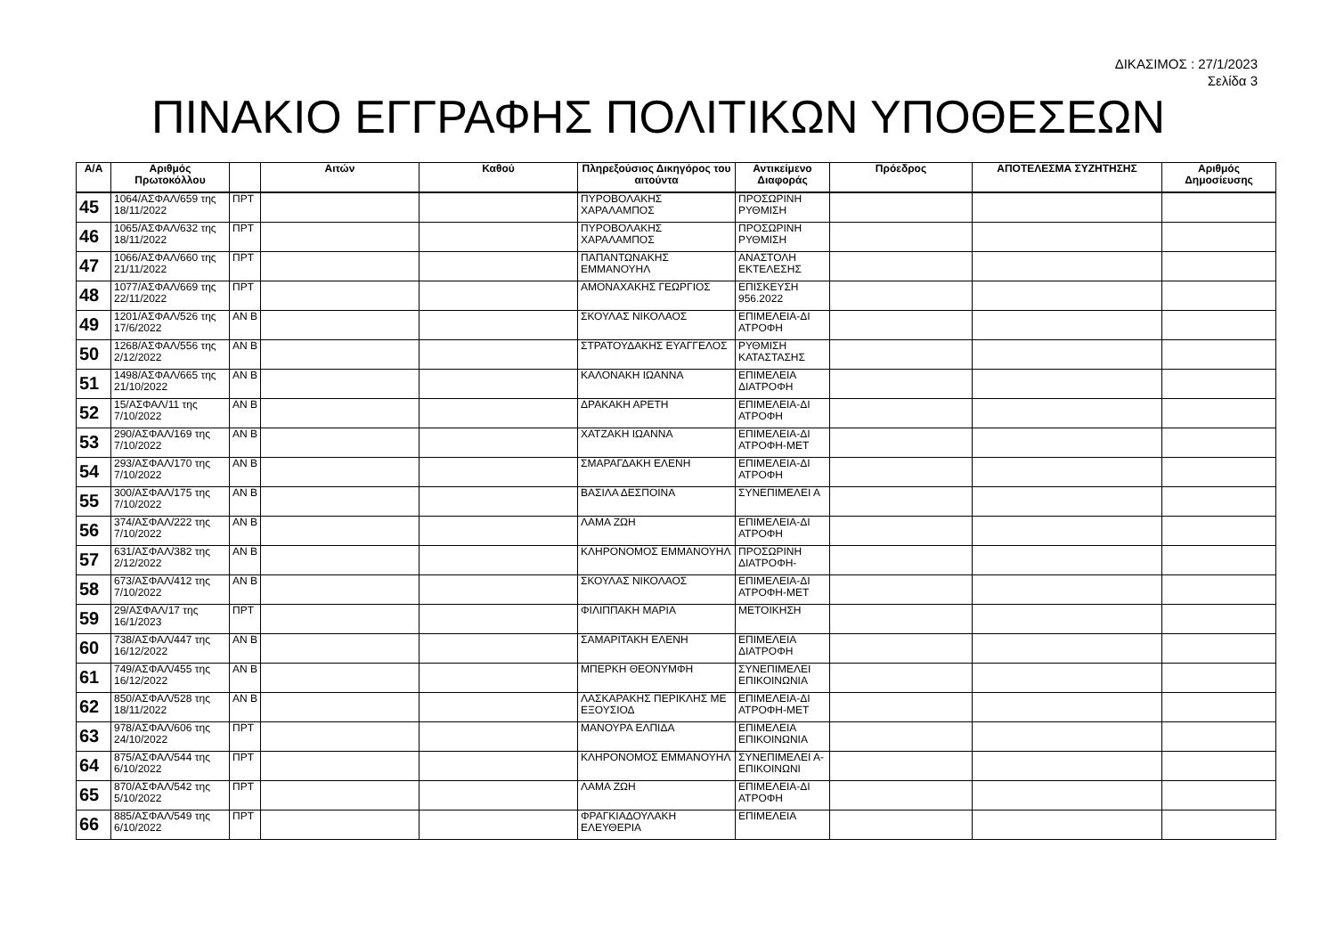ΔΙΚΑΣΙΜΟΣ : 27/1/2023
Σελίδα 3
ΠΙΝΑΚΙΟ ΕΓΓΡΑΦΗΣ ΠΟΛΙΤΙΚΩΝ ΥΠΟΘΕΣΕΩΝ
| Α/Α | Αριθμός Πρωτοκόλλου | | Αιτών | Καθού | Πληρεξούσιος Δικηγόρος του αιτούντα | Αντικείμενο Διαφοράς | Πρόεδρος | ΑΠΟΤΕΛΕΣΜΑ ΣΥΖΗΤΗΣΗΣ | Αριθμός Δημοσίευσης |
| --- | --- | --- | --- | --- | --- | --- | --- | --- | --- |
| 45 | 1064/ΑΣΦΑΛ/659 της 18/11/2022 | ΠΡΤ | | | ΠΥΡΟΒΟΛΑΚΗΣ ΧΑΡΑΛΑΜΠΟΣ | ΠΡΟΣΩΡΙΝΗ ΡΥΘΜΙΣΗ | | | |
| 46 | 1065/ΑΣΦΑΛ/632 της 18/11/2022 | ΠΡΤ | | | ΠΥΡΟΒΟΛΑΚΗΣ ΧΑΡΑΛΑΜΠΟΣ | ΠΡΟΣΩΡΙΝΗ ΡΥΘΜΙΣΗ | | | |
| 47 | 1066/ΑΣΦΑΛ/660 της 21/11/2022 | ΠΡΤ | | | ΠΑΠΑΝΤΩΝΑΚΗΣ ΕΜΜΑΝΟΥΗΛ | ΑΝΑΣΤΟΛΗ ΕΚΤΕΛΕΣΗΣ | | | |
| 48 | 1077/ΑΣΦΑΛ/669 της 22/11/2022 | ΠΡΤ | | | ΑΜΟΝΑΧΑΚΗΣ ΓΕΩΡΓΙΟΣ | ΕΠΙΣΚΕΥΣΗ 956.2022 | | | |
| 49 | 1201/ΑΣΦΑΛ/526 της 17/6/2022 | ΑΝ Β | | | ΣΚΟΥΛΑΣ ΝΙΚΟΛΑΟΣ | ΕΠΙΜΕΛΕΙΑ-ΔΙ ΑΤΡΟΦΗ | | | |
| 50 | 1268/ΑΣΦΑΛ/556 της 2/12/2022 | ΑΝ Β | | | ΣΤΡΑΤΟΥΔΑΚΗΣ ΕΥΑΓΓΕΛΟΣ | ΡΥΘΜΙΣΗ ΚΑΤΑΣΤΑΣΗΣ | | | |
| 51 | 1498/ΑΣΦΑΛ/665 της 21/10/2022 | ΑΝ Β | | | ΚΑΛΟΝΑΚΗ ΙΩΑΝΝΑ | ΕΠΙΜΕΛΕΙΑ ΔΙΑΤΡΟΦΗ | | | |
| 52 | 15/ΑΣΦΑΛ/11 της 7/10/2022 | ΑΝ Β | | | ΔΡΑΚΑΚΗ ΑΡΕΤΗ | ΕΠΙΜΕΛΕΙΑ-ΔΙ ΑΤΡΟΦΗ | | | |
| 53 | 290/ΑΣΦΑΛ/169 της 7/10/2022 | ΑΝ Β | | | ΧΑΤΖΑΚΗ ΙΩΑΝΝΑ | ΕΠΙΜΕΛΕΙΑ-ΔΙ ΑΤΡΟΦΗ-ΜΕΤ | | | |
| 54 | 293/ΑΣΦΑΛ/170 της 7/10/2022 | ΑΝ Β | | | ΣΜΑΡΑΓΔΑΚΗ ΕΛΕΝΗ | ΕΠΙΜΕΛΕΙΑ-ΔΙ ΑΤΡΟΦΗ | | | |
| 55 | 300/ΑΣΦΑΛ/175 της 7/10/2022 | ΑΝ Β | | | ΒΑΣΙΛΑ ΔΕΣΠΟΙΝΑ | ΣΥΝΕΠΙΜΕΛΕΙ Α | | | |
| 56 | 374/ΑΣΦΑΛ/222 της 7/10/2022 | ΑΝ Β | | | ΛΑΜΑ ΖΩΗ | ΕΠΙΜΕΛΕΙΑ-ΔΙ ΑΤΡΟΦΗ | | | |
| 57 | 631/ΑΣΦΑΛ/382 της 2/12/2022 | ΑΝ Β | | | ΚΛΗΡΟΝΟΜΟΣ ΕΜΜΑΝΟΥΗΛ | ΠΡΟΣΩΡΙΝΗ ΔΙΑΤΡΟΦΗ- | | | |
| 58 | 673/ΑΣΦΑΛ/412 της 7/10/2022 | ΑΝ Β | | | ΣΚΟΥΛΑΣ ΝΙΚΟΛΑΟΣ | ΕΠΙΜΕΛΕΙΑ-ΔΙ ΑΤΡΟΦΗ-ΜΕΤ | | | |
| 59 | 29/ΑΣΦΑΛ/17 της 16/1/2023 | ΠΡΤ | | | ΦΙΛΙΠΠΑΚΗ ΜΑΡΙΑ | ΜΕΤΟΙΚΗΣΗ | | | |
| 60 | 738/ΑΣΦΑΛ/447 της 16/12/2022 | ΑΝ Β | | | ΣΑΜΑΡΙΤΑΚΗ ΕΛΕΝΗ | ΕΠΙΜΕΛΕΙΑ ΔΙΑΤΡΟΦΗ | | | |
| 61 | 749/ΑΣΦΑΛ/455 της 16/12/2022 | ΑΝ Β | | | ΜΠΕΡΚΗ ΘΕΟΝΥΜΦΗ | ΣΥΝΕΠΙΜΕΛΕΙ ΕΠΙΚΟΙΝΩΝΙΑ | | | |
| 62 | 850/ΑΣΦΑΛ/528 της 18/11/2022 | ΑΝ Β | | | ΛΑΣΚΑΡΑΚΗΣ ΠΕΡΙΚΛΗΣ ΜΕ ΕΞΟΥΣΙΟΔ | ΕΠΙΜΕΛΕΙΑ-ΔΙ ΑΤΡΟΦΗ-ΜΕΤ | | | |
| 63 | 978/ΑΣΦΑΛ/606 της 24/10/2022 | ΠΡΤ | | | ΜΑΝΟΥΡΑ ΕΛΠΙΔΑ | ΕΠΙΜΕΛΕΙΑ ΕΠΙΚΟΙΝΩΝΙΑ | | | |
| 64 | 875/ΑΣΦΑΛ/544 της 6/10/2022 | ΠΡΤ | | | ΚΛΗΡΟΝΟΜΟΣ ΕΜΜΑΝΟΥΗΛ | ΣΥΝΕΠΙΜΕΛΕΙ Α-ΕΠΙΚΟΙΝΩΝΙ | | | |
| 65 | 870/ΑΣΦΑΛ/542 της 5/10/2022 | ΠΡΤ | | | ΛΑΜΑ ΖΩΗ | ΕΠΙΜΕΛΕΙΑ-ΔΙ ΑΤΡΟΦΗ | | | |
| 66 | 885/ΑΣΦΑΛ/549 της 6/10/2022 | ΠΡΤ | | | ΦΡΑΓΚΙΑΔΟΥΛΑΚΗ ΕΛΕΥΘΕΡΙΑ | ΕΠΙΜΕΛΕΙΑ | | | |